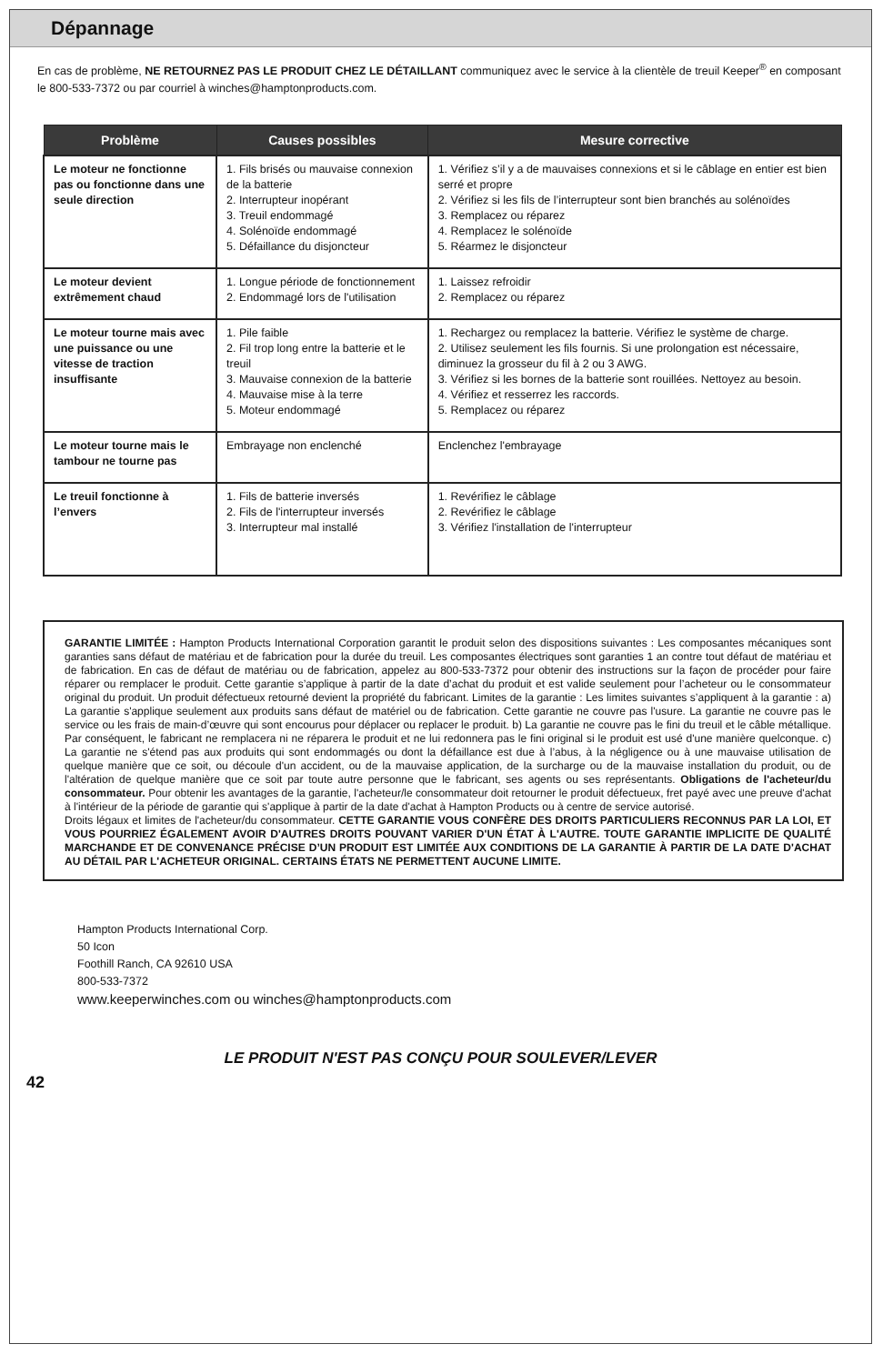Dépannage
En cas de problème, NE RETOURNEZ PAS LE PRODUIT CHEZ LE DÉTAILLANT communiquez avec le service à la clientèle de treuil Keeper<sup>®</sup> en composant le 800-533-7372 ou par courriel à winches@hamptonproducts.com.
| Problème | Causes possibles | Mesure corrective |
| --- | --- | --- |
| Le moteur ne fonctionne pas ou fonctionne dans une seule direction | 1. Fils brisés ou mauvaise connexion de la batterie 2. Interrupteur inopérant 3. Treuil endommagé 4. Solénoïde endommagé 5. Défaillance du disjoncteur | 1. Vérifiez s’il y a de mauvaises connexions et si le câblage en entier est bien serré et propre 2. Vérifiez si les fils de l’interrupteur sont bien branchés au solénoïdes 3. Remplacez ou réparez 4. Remplacez le solénoïde 5. Réarmez le disjoncteur |
| Le moteur devient extrêmement chaud | 1. Longue période de fonctionnement 2. Endommagé lors de l'utilisation | 1. Laissez refroidir 2. Remplacez ou réparez |
| Le moteur tourne mais avec une puissance ou une vitesse de traction insuffisante | 1. Pile faible 2. Fil trop long entre la batterie et le treuil 3. Mauvaise connexion de la batterie 4. Mauvaise mise à la terre 5. Moteur endommagé | 1. Rechargez ou remplacez la batterie. Vérifiez le système de charge. 2. Utilisez seulement les fils fournis. Si une prolongation est nécessaire, diminuez la grosseur du fil à 2 ou 3 AWG. 3. Vérifiez si les bornes de la batterie sont rouillées. Nettoyez au besoin. 4. Vérifiez et resserrez les raccords. 5. Remplacez ou réparez |
| Le moteur tourne mais le tambour ne tourne pas | Embrayage non enclenché | Enclenchez l'embrayage |
| Le treuil fonctionne à l’envers | 1. Fils de batterie inversés 2. Fils de l'interrupteur inversés 3. Interrupteur mal installé | 1. Revérifiez le câblage 2. Revérifiez le câblage 3. Vérifiez l'installation de l'interrupteur |
GARANTIE LIMITÉE : Hampton Products International Corporation garantit le produit selon des dispositions suivantes : Les composantes mécaniques sont garanties sans défaut de matériau et de fabrication pour la durée du treuil. Les composantes électriques sont garanties 1 an contre tout défaut de matériau et de fabrication. En cas de défaut de matériau ou de fabrication, appelez au 800-533-7372 pour obtenir des instructions sur la façon de procéder pour faire réparer ou remplacer le produit. Cette garantie s’applique à partir de la date d’achat du produit et est valide seulement pour l’acheteur ou le consommateur original du produit. Un produit défectueux retourné devient la propriété du fabricant. Limites de la garantie : Les limites suivantes s’appliquent à la garantie : a) La garantie s'applique seulement aux produits sans défaut de matériel ou de fabrication. Cette garantie ne couvre pas l'usure. La garantie ne couvre pas le service ou les frais de main-d’œuvre qui sont encourus pour déplacer ou replacer le produit. b) La garantie ne couvre pas le fini du treuil et le câble métallique. Par conséquent, le fabricant ne remplacera ni ne réparera le produit et ne lui redonnera pas le fini original si le produit est usé d'une manière quelconque. c) La garantie ne s'étend pas aux produits qui sont endommagés ou dont la défaillance est due à l’abus, à la négligence ou à une mauvaise utilisation de quelque manière que ce soit, ou découle d'un accident, ou de la mauvaise application, de la surcharge ou de la mauvaise installation du produit, ou de l'altération de quelque manière que ce soit par toute autre personne que le fabricant, ses agents ou ses représentants. Obligations de l'acheteur/du consommateur. Pour obtenir les avantages de la garantie, l'acheteur/le consommateur doit retourner le produit défectueux, fret payé avec une preuve d'achat à l'intérieur de la période de garantie qui s'applique à partir de la date d'achat à Hampton Products ou à centre de service autorisé.
Droits légaux et limites de l'acheteur/du consommateur. CETTE GARANTIE VOUS CONFÈRE DES DROITS PARTICULIERS RECONNUS PAR LA LOI, ET VOUS POURRIEZ ÉGALEMENT AVOIR D'AUTRES DROITS POUVANT VARIER D'UN ÉTAT À L'AUTRE. TOUTE GARANTIE IMPLICITE DE QUALITÉ MARCHANDE ET DE CONVENANCE PRÉCISE D’UN PRODUIT EST LIMITÉE AUX CONDITIONS DE LA GARANTIE À PARTIR DE LA DATE D'ACHAT AU DÉTAIL PAR L'ACHETEUR ORIGINAL. CERTAINS ÉTATS NE PERMETTENT AUCUNE LIMITE.
Hampton Products International Corp.
50 Icon
Foothill Ranch, CA 92610 USA
800-533-7372
www.keeperwinches.com ou winches@hamptonproducts.com
LE PRODUIT N'EST PAS CONÇU POUR SOULEVER/LEVER
42